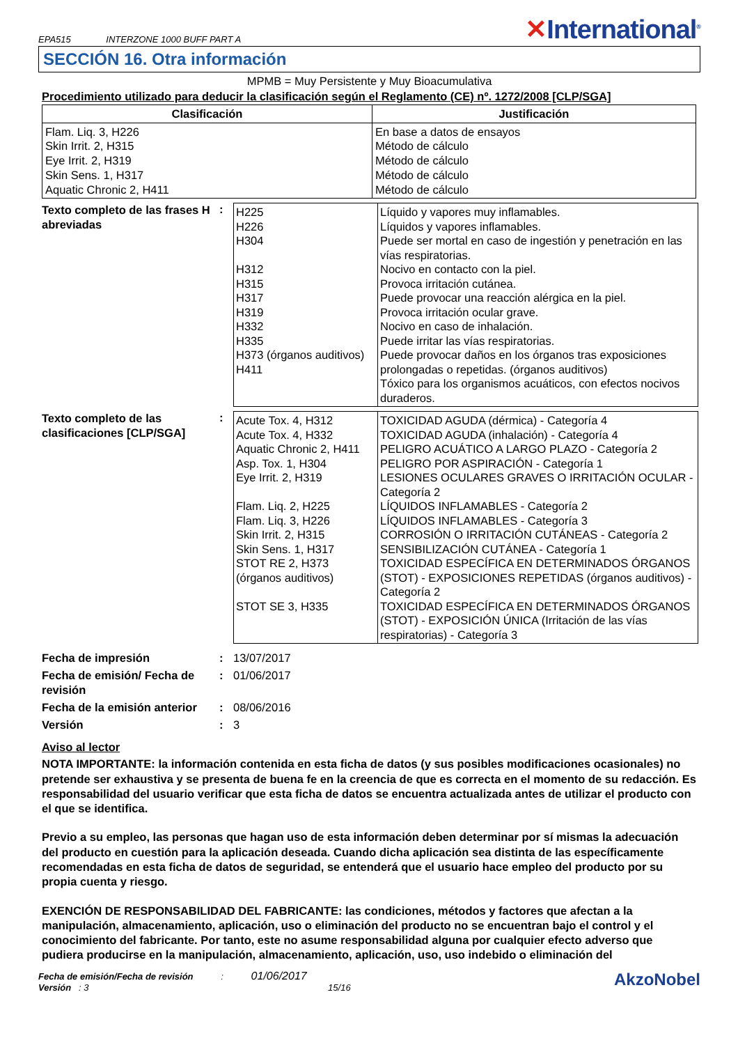EPA515 INTERZONE 1000 BUFF PART A
✕International<sup>®</sup>
SECCIÓN 16. Otra información
MPMB = Muy Persistente y Muy Bioacumulativa
Procedimiento utilizado para deducir la clasificación según el Reglamento (CE) nº. 1272/2008 [CLP/SGA]
| Clasificación | Justificación |
| --- | --- |
| Flam. Liq. 3, H226 Skin Irrit. 2, H315 Eye Irrit. 2, H319 Skin Sens. 1, H317 Aquatic Chronic 2, H411 | En base a datos de ensayos Método de cálculo Método de cálculo Método de cálculo Método de cálculo |
Texto completo de las frases H abreviadas
:
| H225 H226 H304 H312 H315 H317 H319 H332 H335 H373 (órganos auditivos) H411 | Líquido y vapores muy inflamables. Líquidos y vapores inflamables. Puede ser mortal en caso de ingestión y penetración en las vías respiratorias. Nocivo en contacto con la piel. Provoca irritación cutánea. Puede provocar una reacción alérgica en la piel. Provoca irritación ocular grave. Nocivo en caso de inhalación. Puede irritar las vías respiratorias. Puede provocar daños en los órganos tras exposiciones prolongadas o repetidas. (órganos auditivos) Tóxico para los organismos acuáticos, con efectos nocivos duraderos. |
Texto completo de las clasificaciones [CLP/SGA]
:
| Acute Tox. 4, H312 Acute Tox. 4, H332 Aquatic Chronic 2, H411 Asp. Tox. 1, H304 Eye Irrit. 2, H319 Flam. Liq. 2, H225 Flam. Liq. 3, H226 Skin Irrit. 2, H315 Skin Sens. 1, H317 STOT RE 2, H373 (órganos auditivos) STOT SE 3, H335 | TOXICIDAD AGUDA (dérmica) - Categoría 4 TOXICIDAD AGUDA (inhalación) - Categoría 4 PELIGRO ACUÁTICO A LARGO PLAZO - Categoría 2 PELIGRO POR ASPIRACIÓN - Categoría 1 LESIONES OCULARES GRAVES O IRRITACIÓN OCULAR - Categoría 2 LÍQUIDOS INFLAMABLES - Categoría 2 LÍQUIDOS INFLAMABLES - Categoría 3 CORROSIÓN O IRRITACIÓN CUTÁNEAS - Categoría 2 SENSIBILIZACIÓN CUTÁNEA - Categoría 1 TOXICIDAD ESPECÍFICA EN DETERMINADOS ÓRGANOS (STOT) - EXPOSICIONES REPETIDAS (órganos auditivos) - Categoría 2 TOXICIDAD ESPECÍFICA EN DETERMINADOS ÓRGANOS (STOT) - EXPOSICIÓN ÚNICA (Irritación de las vías respiratorias) - Categoría 3 |
Fecha de impresión
: 13/07/2017
Fecha de emisión/ Fecha de revisión
: 01/06/2017
Fecha de la emisión anterior
: 08/06/2016
Versión
: 3
Aviso al lector
NOTA IMPORTANTE: la información contenida en esta ficha de datos (y sus posibles modificaciones ocasionales) no pretende ser exhaustiva y se presenta de buena fe en la creencia de que es correcta en el momento de su redacción. Es responsabilidad del usuario verificar que esta ficha de datos se encuentra actualizada antes de utilizar el producto con el que se identifica.
Previo a su empleo, las personas que hagan uso de esta información deben determinar por sí mismas la adecuación del producto en cuestión para la aplicación deseada. Cuando dicha aplicación sea distinta de las específicamente recomendadas en esta ficha de datos de seguridad, se entenderá que el usuario hace empleo del producto por su propia cuenta y riesgo.
EXENCIÓN DE RESPONSABILIDAD DEL FABRICANTE: las condiciones, métodos y factores que afectan a la manipulación, almacenamiento, aplicación, uso o eliminación del producto no se encuentran bajo el control y el conocimiento del fabricante. Por tanto, este no asume responsabilidad alguna por cualquier efecto adverso que pudiera producirse en la manipulación, almacenamiento, aplicación, uso, uso indebido o eliminación del
Fecha de emisión/Fecha de revisión : 01/06/2017
Versión : 3 15/16
AkzoNobel